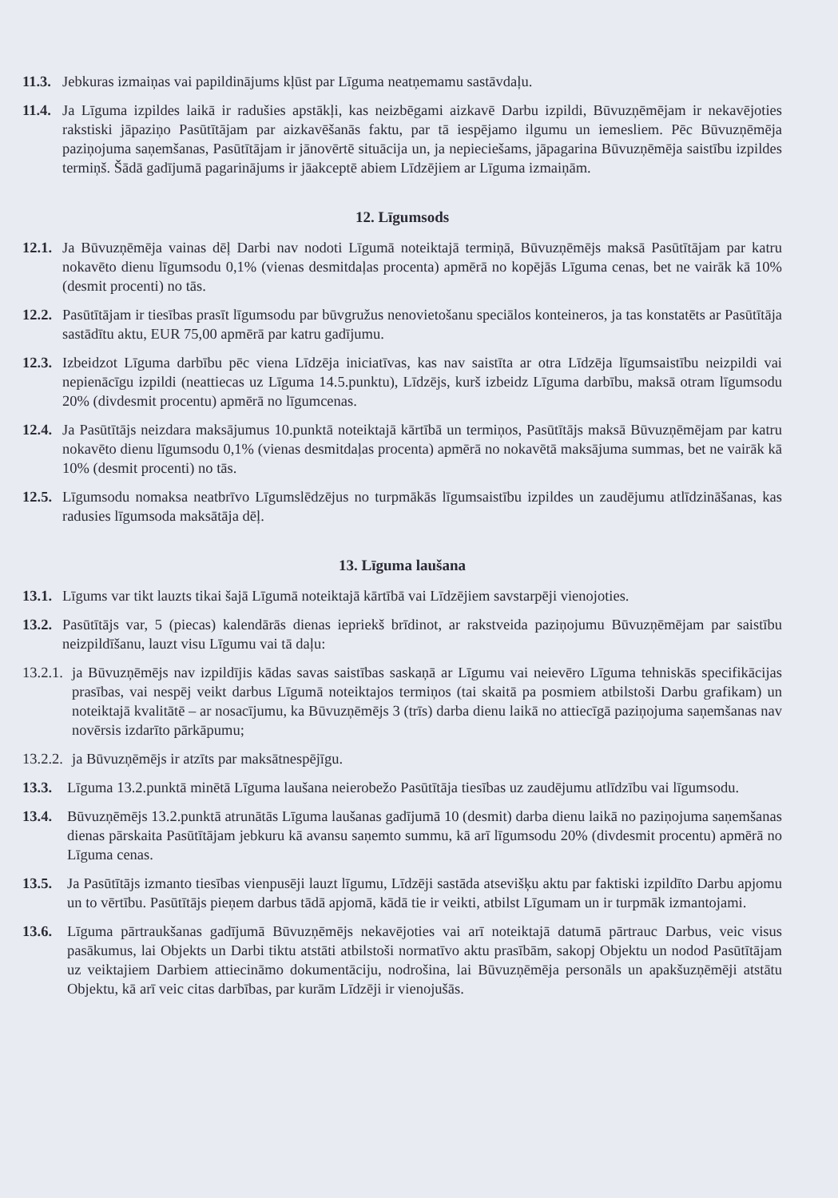11.3. Jebkuras izmaiņas vai papildinājums kļūst par Līguma neatņemamu sastāvdaļu.
11.4. Ja Līguma izpildes laikā ir radušies apstākļi, kas neizbēgami aizkavē Darbu izpildi, Būvuzņēmējam ir nekavējoties rakstiski jāpaziņo Pasūtītājam par aizkavēšanās faktu, par tā iespējamo ilgumu un iemesliem. Pēc Būvuzņēmēja paziņojuma saņemšanas, Pasūtītājam ir jānovērtē situācija un, ja nepieciešams, jāpagarina Būvuzņēmēja saistību izpildes termiņš. Šādā gadījumā pagarinājums ir jāakceptē abiem Līdzējiem ar Līguma izmaiņām.
12. Līgumsods
12.1. Ja Būvuzņēmēja vainas dēļ Darbi nav nodoti Līgumā noteiktajā termiņā, Būvuzņēmējs maksā Pasūtītājam par katru nokavēto dienu līgumsodu 0,1% (vienas desmitdaļas procenta) apmērā no kopējās Līguma cenas, bet ne vairāk kā 10% (desmit procenti) no tās.
12.2. Pasūtītājam ir tiesības prasīt līgumsodu par būvgružus nenovietošanu speciālos konteineros, ja tas konstatēts ar Pasūtītāja sastādītu aktu, EUR 75,00 apmērā par katru gadījumu.
12.3. Izbeidzot Līguma darbību pēc viena Līdzēja iniciatīvas, kas nav saistīta ar otra Līdzēja līgumsaistību neizpildi vai nepienācīgu izpildi (neattiecas uz Līguma 14.5.punktu), Līdzējs, kurš izbeidz Līguma darbību, maksā otram līgumsodu 20% (divdesmit procentu) apmērā no līgumcenas.
12.4. Ja Pasūtītājs neizdara maksājumus 10.punktā noteiktajā kārtībā un termiņos, Pasūtītājs maksā Būvuzņēmējam par katru nokavēto dienu līgumsodu 0,1% (vienas desmitdaļas procenta) apmērā no nokavētā maksājuma summas, bet ne vairāk kā 10% (desmit procenti) no tās.
12.5. Līgumsodu nomaksa neatbrīvo Līgumslēdzējus no turpmākās līgumsaistību izpildes un zaudējumu atlīdzināšanas, kas radusies līgumsoda maksātāja dēļ.
13. Līguma laušana
13.1. Līgums var tikt lauzts tikai šajā Līgumā noteiktajā kārtībā vai Līdzējiem savstarpēji vienojoties.
13.2. Pasūtītājs var, 5 (piecas) kalendārās dienas iepriekš brīdinot, ar rakstveida paziņojumu Būvuzņēmējam par saistību neizpildīšanu, lauzt visu Līgumu vai tā daļu:
13.2.1. ja Būvuzņēmējs nav izpildījis kādas savas saistības saskaņā ar Līgumu vai neievēro Līguma tehniskās specifikācijas prasības, vai nespēj veikt darbus Līgumā noteiktajos termiņos (tai skaitā pa posmiem atbilstoši Darbu grafikam) un noteiktajā kvalitātē – ar nosacījumu, ka Būvuzņēmējs 3 (trīs) darba dienu laikā no attiecīgā paziņojuma saņemšanas nav novērsis izdarīto pārkāpumu;
13.2.2. ja Būvuzņēmējs ir atzīts par maksātnespējīgu.
13.3. Līguma 13.2.punktā minētā Līguma laušana neierobežo Pasūtītāja tiesības uz zaudējumu atlīdzību vai līgumsodu.
13.4. Būvuzņēmējs 13.2.punktā atrunātās Līguma laušanas gadījumā 10 (desmit) darba dienu laikā no paziņojuma saņemšanas dienas pārskaita Pasūtītājam jebkuru kā avansu saņemto summu, kā arī līgumsodu 20% (divdesmit procentu) apmērā no Līguma cenas.
13.5. Ja Pasūtītājs izmanto tiesības vienpusēji lauzt līgumu, Līdzēji sastāda atsevišķu aktu par faktiski izpildīto Darbu apjomu un to vērtību. Pasūtītājs pieņem darbus tādā apjomā, kādā tie ir veikti, atbilst Līgumam un ir turpmāk izmantojami.
13.6. Līguma pārtraukšanas gadījumā Būvuzņēmējs nekavējoties vai arī noteiktajā datumā pārtrauc Darbus, veic visus pasākumus, lai Objekts un Darbi tiktu atstāti atbilstoši normatīvo aktu prasībām, sakopj Objektu un nodod Pasūtītājam uz veiktajiem Darbiem attiecināmo dokumentāciju, nodrošina, lai Būvuzņēmēja personāls un apakšuzņēmēji atstātu Objektu, kā arī veic citas darbības, par kurām Līdzēji ir vienojušās.